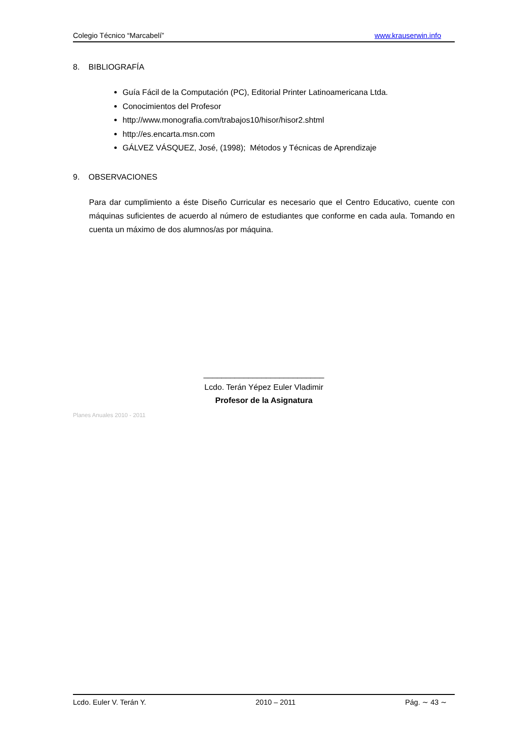Colegio Técnico “Marcabelí” www.krauserwin.info
8. BIBLIOGRAFÍA
Guía Fácil de la Computación (PC), Editorial Printer Latinoamericana Ltda.
Conocimientos del Profesor
http://www.monografia.com/trabajos10/hisor/hisor2.shtml
http://es.encarta.msn.com
GÁLVEZ VÁSQUEZ, José, (1998); Métodos y Técnicas de Aprendizaje
9. OBSERVACIONES
Para dar cumplimiento a éste Diseño Curricular es necesario que el Centro Educativo, cuente con máquinas suficientes de acuerdo al número de estudiantes que conforme en cada aula. Tomando en cuenta un máximo de dos alumnos/as por máquina.
___________________________
Lcdo. Terán Yépez Euler Vladimir
Profesor de la Asignatura
Planes Anuales 2010 - 2011
Lcdo. Euler V. Terán Y. 2010 – 2011 Pág. ∼ 43 ∼